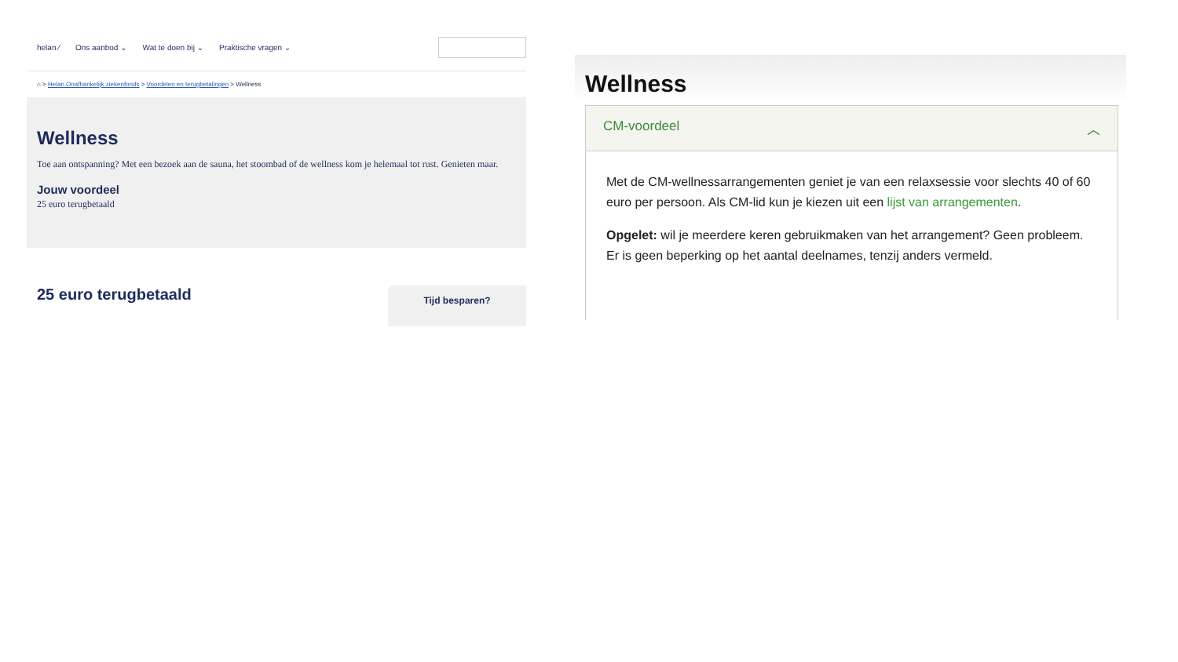helan ⁄ Ons aanbod ⌄ Wat te doen bij ⌄ Praktische vragen ⌄
⌂ > Helan Onafhankelijk ziekenfonds > Voordelen en terugbetalingen > Wellness
Wellness
Toe aan ontspanning? Met een bezoek aan de sauna, het stoombad of de wellness kom je helemaal tot rust. Genieten maar.
Jouw voordeel
25 euro terugbetaald
25 euro terugbetaald
Tijd besparen?
Wellness
CM-voordeel ︿
Met de CM-wellnessarrangementen geniet je van een relaxsessie voor slechts 40 of 60 euro per persoon. Als CM-lid kun je kiezen uit een lijst van arrangementen.
Opgelet: wil je meerdere keren gebruikmaken van het arrangement? Geen probleem. Er is geen beperking op het aantal deelnames, tenzij anders vermeld.